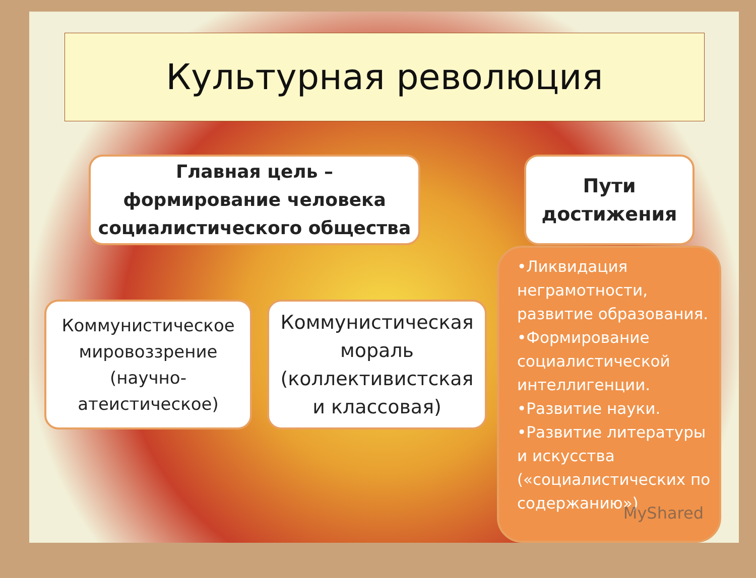Культурная революция
Главная цель –
формирование человека
социалистического общества
Пути
достижения
Коммунистическое
мировоззрение
(научно-
атеистическое)
Коммунистическая
мораль
(коллективистская
и классовая)
•Ликвидация неграмотности, развитие образования.
•Формирование социалистической интеллигенции.
•Развитие науки.
•Развитие литературы и искусства («социалистических по содержанию»)
MyShared